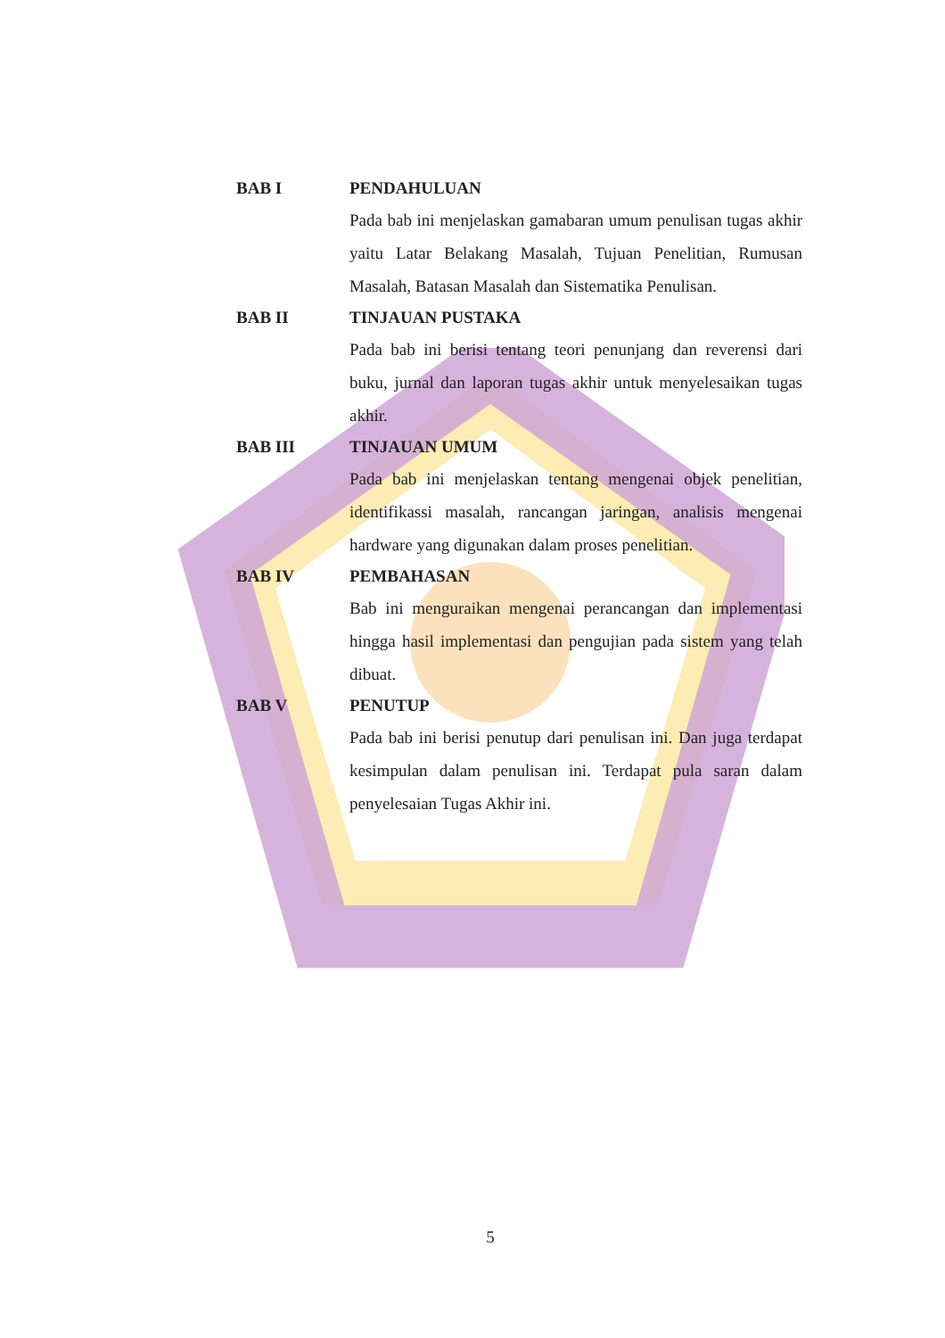BAB I PENDAHULUAN
Pada bab ini menjelaskan gamabaran umum penulisan tugas akhir yaitu Latar Belakang Masalah, Tujuan Penelitian, Rumusan Masalah, Batasan Masalah dan Sistematika Penulisan.
BAB II TINJAUAN PUSTAKA
Pada bab ini berisi tentang teori penunjang dan reverensi dari buku, jurnal dan laporan tugas akhir untuk menyelesaikan tugas akhir.
BAB III TINJAUAN UMUM
Pada bab ini menjelaskan tentang mengenai objek penelitian, identifikassi masalah, rancangan jaringan, analisis mengenai hardware yang digunakan dalam proses penelitian.
BAB IV PEMBAHASAN
Bab ini menguraikan mengenai perancangan dan implementasi hingga hasil implementasi dan pengujian pada sistem yang telah dibuat.
BAB V PENUTUP
Pada bab ini berisi penutup dari penulisan ini. Dan juga terdapat kesimpulan dalam penulisan ini. Terdapat pula saran dalam penyelesaian Tugas Akhir ini.
5